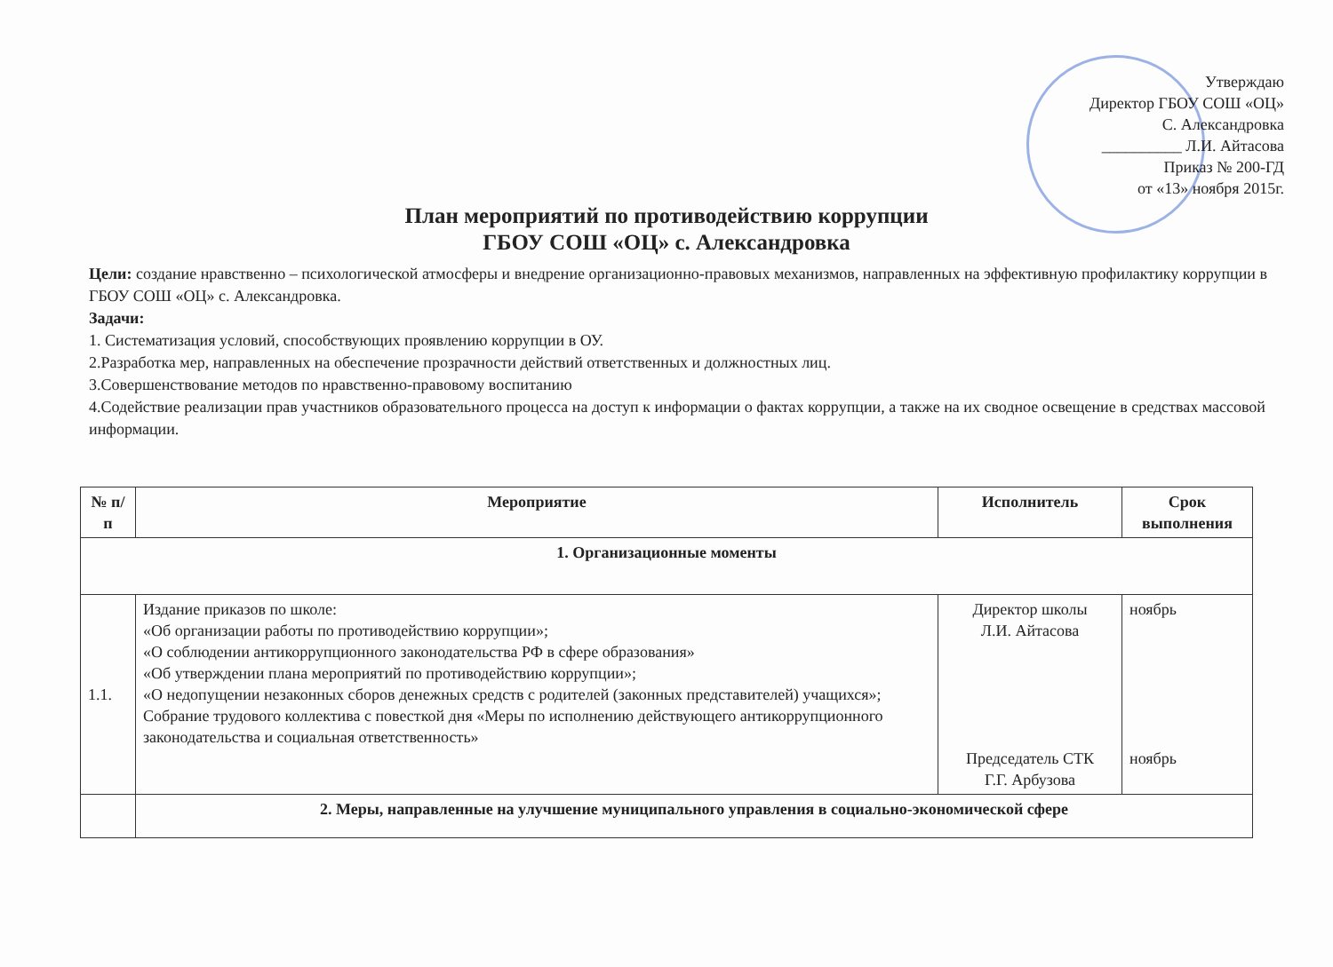Утверждаю
Директор ГБОУ СОШ «ОЦ»
С. Александровка
__________ Л.И. Айтасова
Приказ № 200-ГД
от «13» ноября 2015г.
План мероприятий по противодействию коррупции
ГБОУ СОШ «ОЦ» с. Александровка
Цели: создание нравственно – психологической атмосферы и внедрение организационно-правовых механизмов, направленных на эффективную профилактику коррупции в ГБОУ СОШ «ОЦ» с. Александровка.
Задачи:
1. Систематизация условий, способствующих проявлению коррупции в ОУ.
2.Разработка мер, направленных на обеспечение прозрачности действий ответственных и должностных лиц.
3.Совершенствование методов по нравственно-правовому воспитанию
4.Содействие реализации прав участников образовательного процесса на доступ к информации о фактах коррупции, а также на их сводное освещение в средствах массовой информации.
| № п/п | Мероприятие | Исполнитель | Срок выполнения |
| --- | --- | --- | --- |
| 1. Организационные моменты | | | |
| 1.1. | Издание приказов по школе: «Об организации работы по противодействию коррупции»; «О соблюдении антикоррупционного законодательства РФ в сфере образования» «Об утверждении плана мероприятий по противодействию коррупции»; «О недопущении незаконных сборов денежных средств с родителей (законных представителей) учащихся»; Собрание трудового коллектива с повесткой дня «Меры по исполнению действующего антикоррупционного законодательства и социальная ответственность» | Директор школы Л.И. Айтасова Председатель СТК Г.Г. Арбузова | ноябрь ноябрь |
| | 2. Меры, направленные на улучшение муниципального управления в социально-экономической сфере | | |